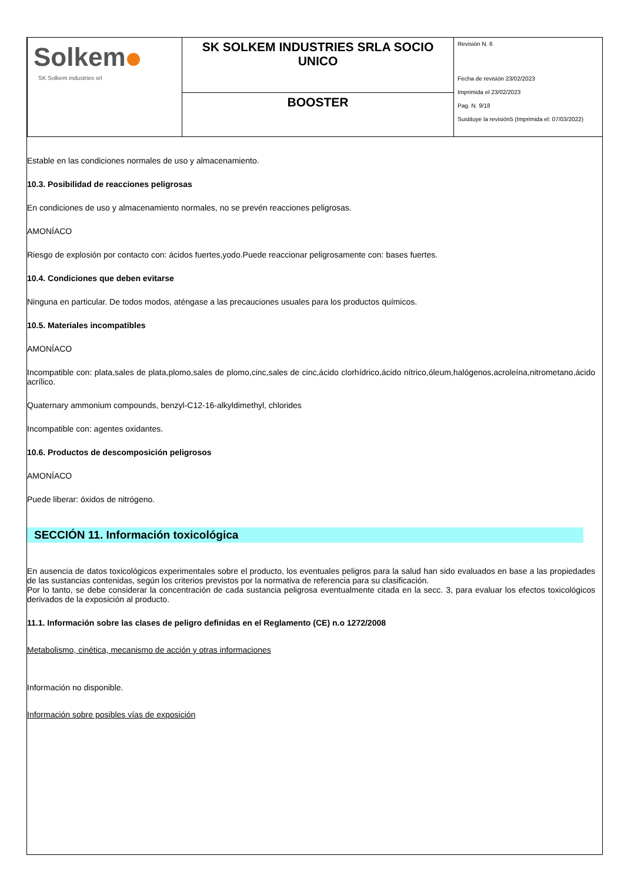| Solkem SK Solkem industries srl | SK SOLKEM INDUSTRIES SRLA SOCIO UNICO | Revisión N. 6 Fecha de revisión 23/02/2023 Imprimida el 23/02/2023 Pag. N. 9/18 Sustituye la revisión5 (Imprimida el: 07/03/2022) |
| | BOOSTER | |
Estable en las condiciones normales de uso y almacenamiento.
10.3. Posibilidad de reacciones peligrosas
En condiciones de uso y almacenamiento normales, no se prevén reacciones peligrosas.
AMONÍACO
Riesgo de explosión por contacto con: ácidos fuertes,yodo.Puede reaccionar peligrosamente con: bases fuertes.
10.4. Condiciones que deben evitarse
Ninguna en particular. De todos modos, aténgase a las precauciones usuales para los productos químicos.
10.5. Materiales incompatibles
AMONÍACO
Incompatible con: plata,sales de plata,plomo,sales de plomo,cinc,sales de cinc,ácido clorhídrico,ácido nítrico,óleum,halógenos,acroleína,nitrometano,ácido acrílico.
Quaternary ammonium compounds, benzyl-C12-16-alkyldimethyl, chlorides
Incompatible con: agentes oxidantes.
10.6. Productos de descomposición peligrosos
AMONÍACO
Puede liberar: óxidos de nitrógeno.
SECCIÓN 11. Información toxicológica
En ausencia de datos toxicológicos experimentales sobre el producto, los eventuales peligros para la salud han sido evaluados en base a las propiedades de las sustancias contenidas, según los criterios previstos por la normativa de referencia para su clasificación.
Por lo tanto, se debe considerar la concentración de cada sustancia peligrosa eventualmente citada en la secc. 3, para evaluar los efectos toxicológicos derivados de la exposición al producto.
11.1. Información sobre las clases de peligro definidas en el Reglamento (CE) n.o 1272/2008
Metabolismo, cinética, mecanismo de acción y otras informaciones
Información no disponible.
Información sobre posibles vías de exposición